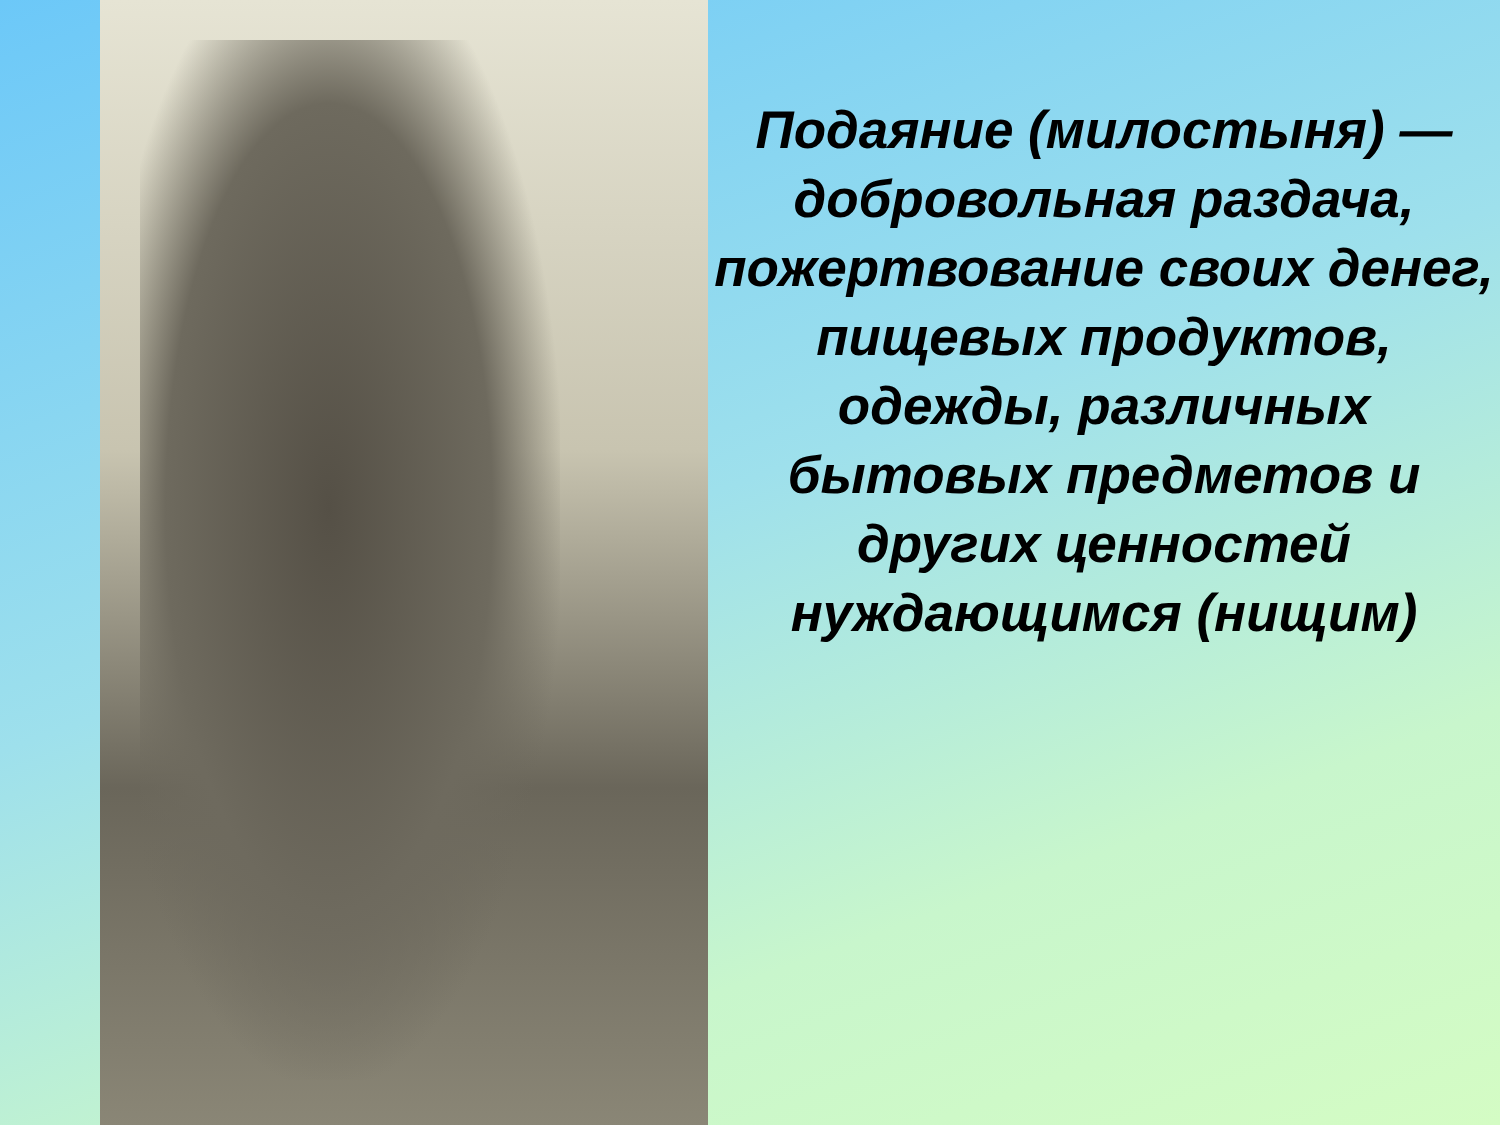Подаяние (милостыня) —
добровольная раздача, пожертвование своих денег, пищевых продуктов, одежды, различных бытовых предметов и других ценностей нуждающимся (нищим)